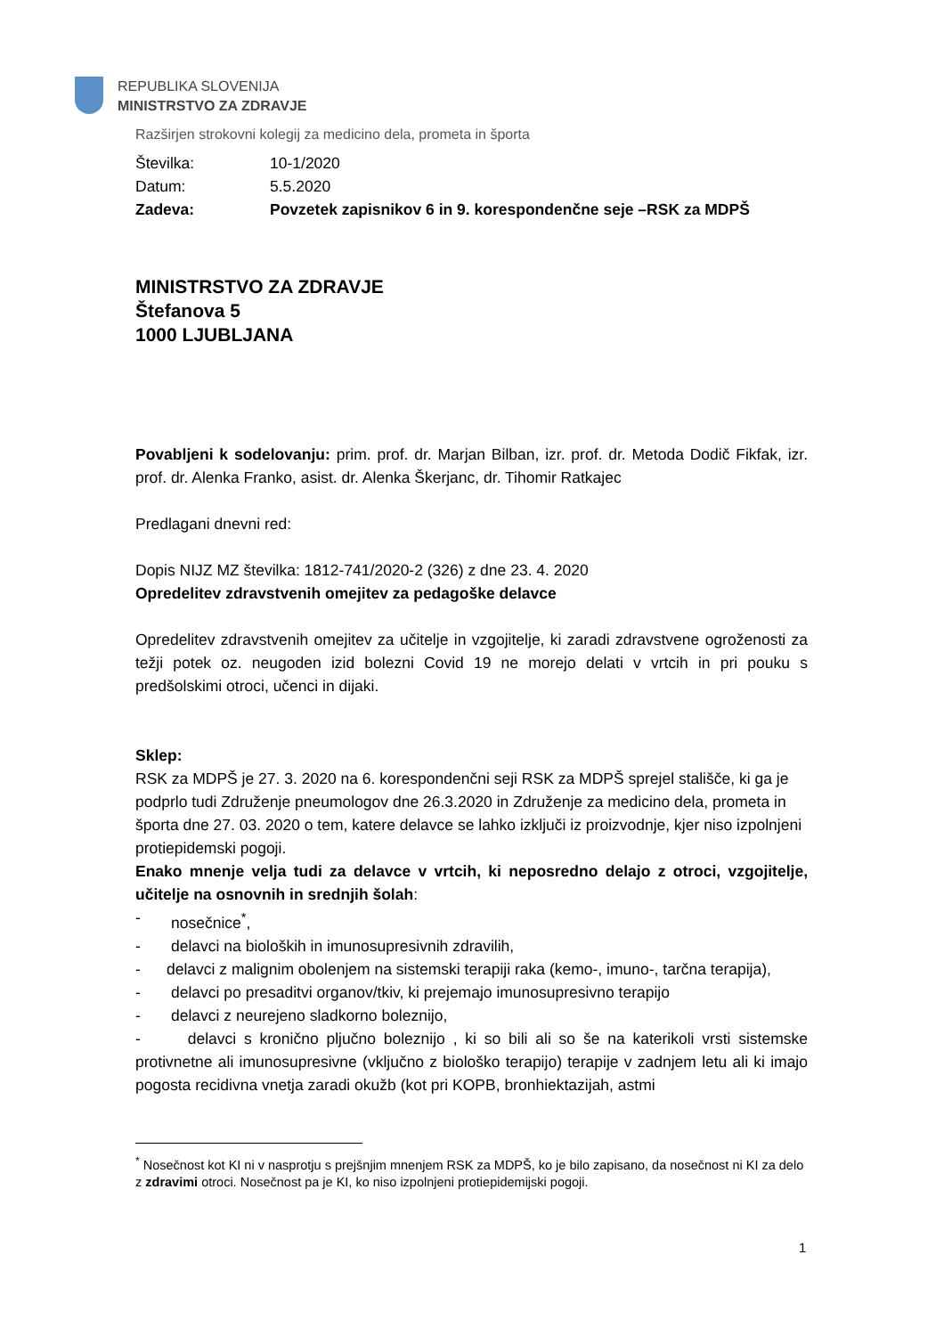REPUBLIKA SLOVENIJA
MINISTRSTVO ZA ZDRAVJE
Razširjen strokovni kolegij za medicino dela, prometa in športa
| Številka: | 10-1/2020 |
| Datum: | 5.5.2020 |
| Zadeva: | Povzetek zapisnikov 6 in 9. korespondenčne seje –RSK za MDPŠ |
MINISTRSTVO ZA ZDRAVJE
Štefanova 5
1000 LJUBLJANA
Povabljeni k sodelovanju: prim. prof. dr. Marjan Bilban, izr. prof. dr. Metoda Dodič Fikfak, izr. prof. dr. Alenka Franko, asist. dr. Alenka Škerjanc, dr. Tihomir Ratkajec
Predlagani dnevni red:
Dopis NIJZ MZ številka: 1812-741/2020-2 (326) z dne 23. 4. 2020
Opredelitev zdravstvenih omejitev za pedagoške delavce
Opredelitev zdravstvenih omejitev za učitelje in vzgojitelje, ki zaradi zdravstvene ogroženosti za težji potek oz. neugoden izid bolezni Covid 19 ne morejo delati v vrtcih in pri pouku s predšolskimi otroci, učenci in dijaki.
Sklep:
RSK za MDPŠ je 27. 3. 2020 na 6. korespondenčni seji RSK za MDPŠ sprejel stališče, ki ga je podprlo tudi Združenje pneumologov dne 26.3.2020 in Združenje za medicino dela, prometa in športa dne 27. 03. 2020 o tem, katere delavce se lahko izključi iz proizvodnje, kjer niso izpolnjeni protiepidemski pogoji.
Enako mnenje velja tudi za delavce v vrtcih, ki neposredno delajo z otroci, vzgojitelje, učitelje na osnovnih in srednjih šolah:
- nosečnice<sup>*</sup>,
- delavci na bioloških in imunosupresivnih zdravilih,
- delavci z malignim obolenjem na sistemski terapiji raka (kemo-, imuno-, tarčna terapija),
- delavci po presaditvi organov/tkiv, ki prejemajo imunosupresivno terapijo
- delavci z neurejeno sladkorno boleznijo,
- delavci s kronično pljučno boleznijo , ki so bili ali so še na katerikoli vrsti sistemske protivnetne ali imunosupresivne (vključno z biološko terapijo) terapije v zadnjem letu ali ki imajo pogosta recidivna vnetja zaradi okužb (kot pri KOPB, bronhiektazijah, astmi
<sup>*</sup> Nosečnost kot KI ni v nasprotju s prejšnjim mnenjem RSK za MDPŠ, ko je bilo zapisano, da nosečnost ni KI za delo z zdravimi otroci. Nosečnost pa je KI, ko niso izpolnjeni protiepidemijski pogoji.
1